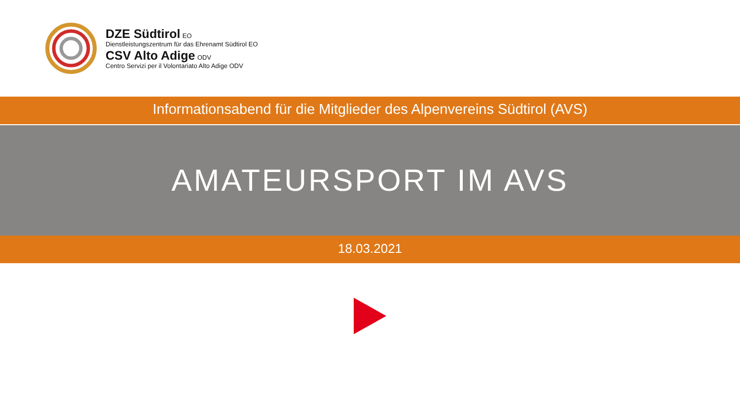DZE Südtirol EO
Dienstleistungszentrum für das Ehrenamt Südtirol EO
CSV Alto Adige ODV
Centro Servizi per il Volontariato Alto Adige ODV
Informationsabend für die Mitglieder des Alpenvereins Südtirol (AVS)
AMATEURSPORT IM AVS
18.03.2021